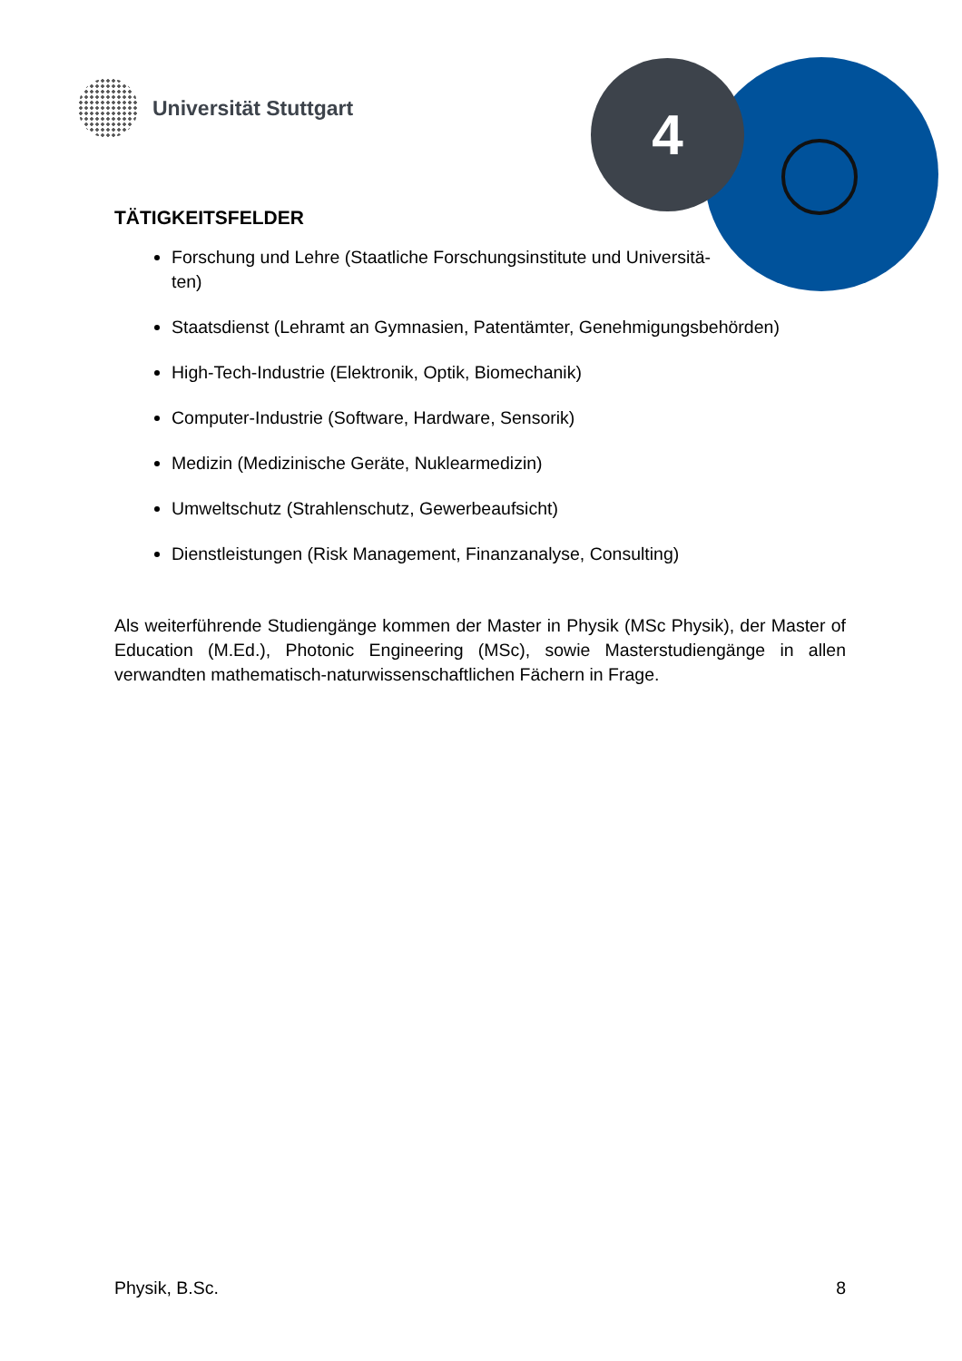Universität Stuttgart 4
TÄTIGKEITSFELDER
Forschung und Lehre (Staatliche Forschungsinstitute und Universitä-
ten)
Staatsdienst (Lehramt an Gymnasien, Patentämter, Genehmigungsbehörden)
High-Tech-Industrie (Elektronik, Optik, Biomechanik)
Computer-Industrie (Software, Hardware, Sensorik)
Medizin (Medizinische Geräte, Nuklearmedizin)
Umweltschutz (Strahlenschutz, Gewerbeaufsicht)
Dienstleistungen (Risk Management, Finanzanalyse, Consulting)
Als weiterführende Studiengänge kommen der Master in Physik (MSc Physik), der Master of Education (M.Ed.), Photonic Engineering (MSc), sowie Masterstudiengänge in allen verwandten mathematisch-naturwissenschaftlichen Fächern in Frage.
Physik, B.Sc. 8